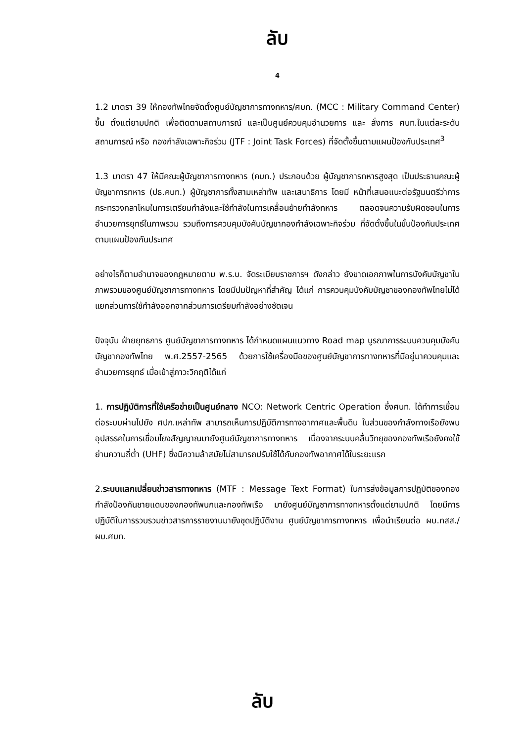ลับ
4
1.2 มาตรา 39 ให้กองทัพไทยจัดตั้งศูนย์บัญชาการทางทหาร/ศบท. (MCC : Military Command Center) ขึ้น ตั้งแต่ยามปกติ เพื่อติดตามสถานการณ์ และเป็นศูนย์ควบคุมอำนวยการ และ สั่งการ ศบท.ในแต่ละระดับสถานการณ์ หรือ กองกำลังเฉพาะกิจร่วม (JTF : Joint Task Forces) ที่จัดตั้งขึ้นตามแผนป้องกันประเทศ<sup>3</sup>
1.3 มาตรา 47 ให้มีคณะผู้บัญชาการทางทหาร (คบท.) ประกอบด้วย ผู้บัญชาการทหารสูงสุด เป็นประธานคณะผู้บัญชาการทหาร (ปธ.คบท.) ผู้บัญชาการทั้งสามเหล่าทัพ และเสนาธิการ โดยมี หน้าที่เสนอแนะต่อรัฐมนตรีว่าการกระทรวงกลาโหมในการเตรียมกำลังและใช้กำลังในการเคลื่อนย้ายกำลังทหาร ตลอดจนความรับผิดชอบในการอำนวยการยุทธ์ในภาพรวม รวมถึงการควบคุมบังคับบัญชากองกำลังเฉพาะกิจร่วม ที่จัดตั้งขึ้นในขั้นป้องกันประเทศ ตามแผนป้องกันประเทศ
อย่างไรก็ตามอำนาจของกฎหมายตาม พ.ร.บ. จัดระเบียบราชการฯ ดังกล่าว ยังขาดเอกภาพในการบังคับบัญชาในภาพรวมของศูนย์บัญชาการทางทหาร โดยมีปมปัญหาที่สำคัญ ได้แก่ การควบคุมบังคับบัญชาของกองทัพไทยไม่ได้แยกส่วนการใช้กำลังออกจากส่วนการเตรียมกำลังอย่างชัดเจน
ปัจจุบัน ฝ่ายยุทธการ ศูนย์บัญชาการทางทหาร ได้กำหนดแผนแนวทาง Road map บูรณาการระบบควบคุมบังคับบัญชากองทัพไทย พ.ศ.2557-2565 ด้วยการใช้เครื่องมือของศูนย์บัญชาการทางทหารที่มีอยู่มาควบคุมและอำนวยการยุทธ์ เมื่อเข้าสู่ภาวะวิกฤติได้แก่
1. การปฏิบัติการที่ใช้เครือข่ายเป็นศูนย์กลาง NCO: Network Centric Operation ซึ่งศบท. ได้ทำการเชื่อมต่อระบบผ่านไปยัง ศปก.เหล่าทัพ สามารถเห็นการปฏิบัติการทางอากาศและพื้นดิน ในส่วนของกำลังทางเรือยังพบอุปสรรคในการเชื่อมโยงสัญญาณมายังศูนย์บัญชาการทางทหาร เนื่องจากระบบคลื่นวิทยุของกองทัพเรือยังคงใช้ย่านความถี่ต่ำ (UHF) ซึ่งมีความล้าสมัยไม่สามารถปรับใช้ได้กับกองทัพอากาศได้ในระยะแรก
2.ระบบแลกเปลี่ยนข่าวสารทางทหาร (MTF : Message Text Format) ในการส่งข้อมูลการปฏิบัติของกองกำลังป้องกันชายแดนของกองทัพบกและกองทัพเรือ มายังศูนย์บัญชาการทางทหารตั้งแต่ยามปกติ โดยมีการปฏิบัติในการรวบรวมข่าวสารการรายงานมายังชุดปฏิบัติงาน ศูนย์บัญชาการทางทหาร เพื่อนำเรียนต่อ ผบ.ทสส./ผบ.ศบท.
ลับ